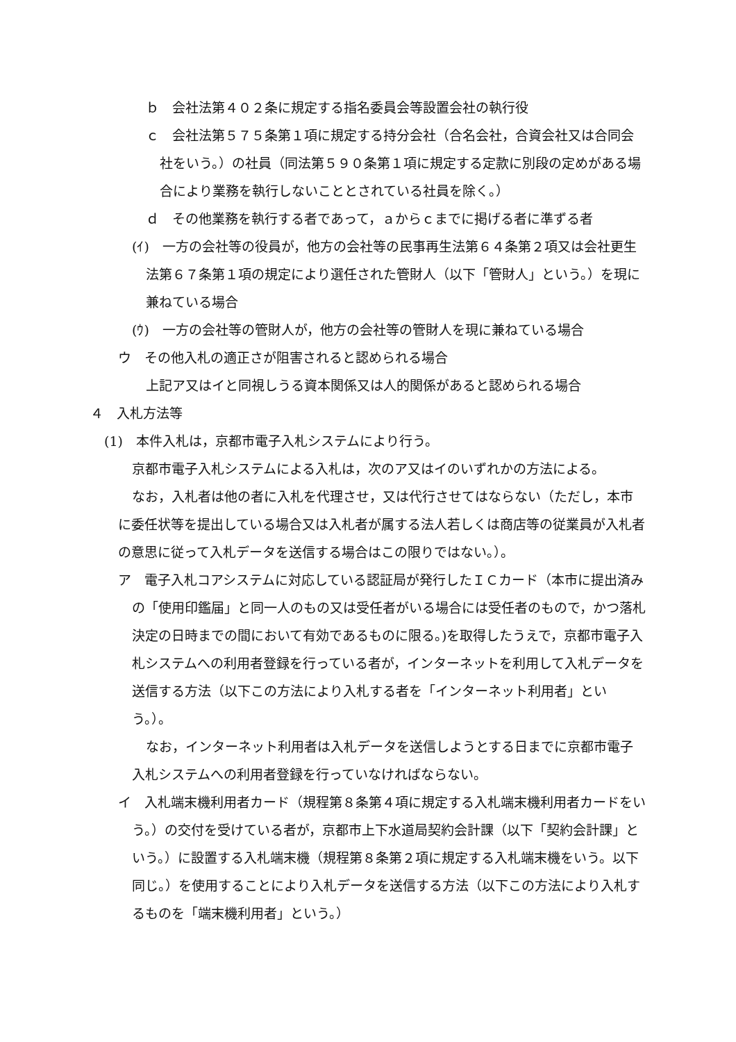ｂ　会社法第４０２条に規定する指名委員会等設置会社の執行役
ｃ　会社法第５７５条第１項に規定する持分会社（合名会社，合資会社又は合同会社をいう。）の社員（同法第５９０条第１項に規定する定款に別段の定めがある場合により業務を執行しないこととされている社員を除く。）
ｄ　その他業務を執行する者であって，ａからｃまでに掲げる者に準ずる者
(ｲ)　一方の会社等の役員が，他方の会社等の民事再生法第６４条第２項又は会社更生法第６７条第１項の規定により選任された管財人（以下「管財人」という。）を現に兼ねている場合
(ｳ)　一方の会社等の管財人が，他方の会社等の管財人を現に兼ねている場合
ウ　その他入札の適正さが阻害されると認められる場合
上記ア又はイと同視しうる資本関係又は人的関係があると認められる場合
４　入札方法等
(1)　本件入札は，京都市電子入札システムにより行う。
京都市電子入札システムによる入札は，次のア又はイのいずれかの方法による。
なお，入札者は他の者に入札を代理させ，又は代行させてはならない（ただし，本市に委任状等を提出している場合又は入札者が属する法人若しくは商店等の従業員が入札者の意思に従って入札データを送信する場合はこの限りではない。）。
ア　電子入札コアシステムに対応している認証局が発行したＩＣカード（本市に提出済みの「使用印鑑届」と同一人のもの又は受任者がいる場合には受任者のもので，かつ落札決定の日時までの間において有効であるものに限る。)を取得したうえで，京都市電子入札システムへの利用者登録を行っている者が，インターネットを利用して入札データを送信する方法（以下この方法により入札する者を「インターネット利用者」という。）。
なお，インターネット利用者は入札データを送信しようとする日までに京都市電子入札システムへの利用者登録を行っていなければならない。
イ　入札端末機利用者カード（規程第８条第４項に規定する入札端末機利用者カードをいう。）の交付を受けている者が，京都市上下水道局契約会計課（以下「契約会計課」という。）に設置する入札端末機（規程第８条第２項に規定する入札端末機をいう。以下同じ。）を使用することにより入札データを送信する方法（以下この方法により入札するものを「端末機利用者」という。）